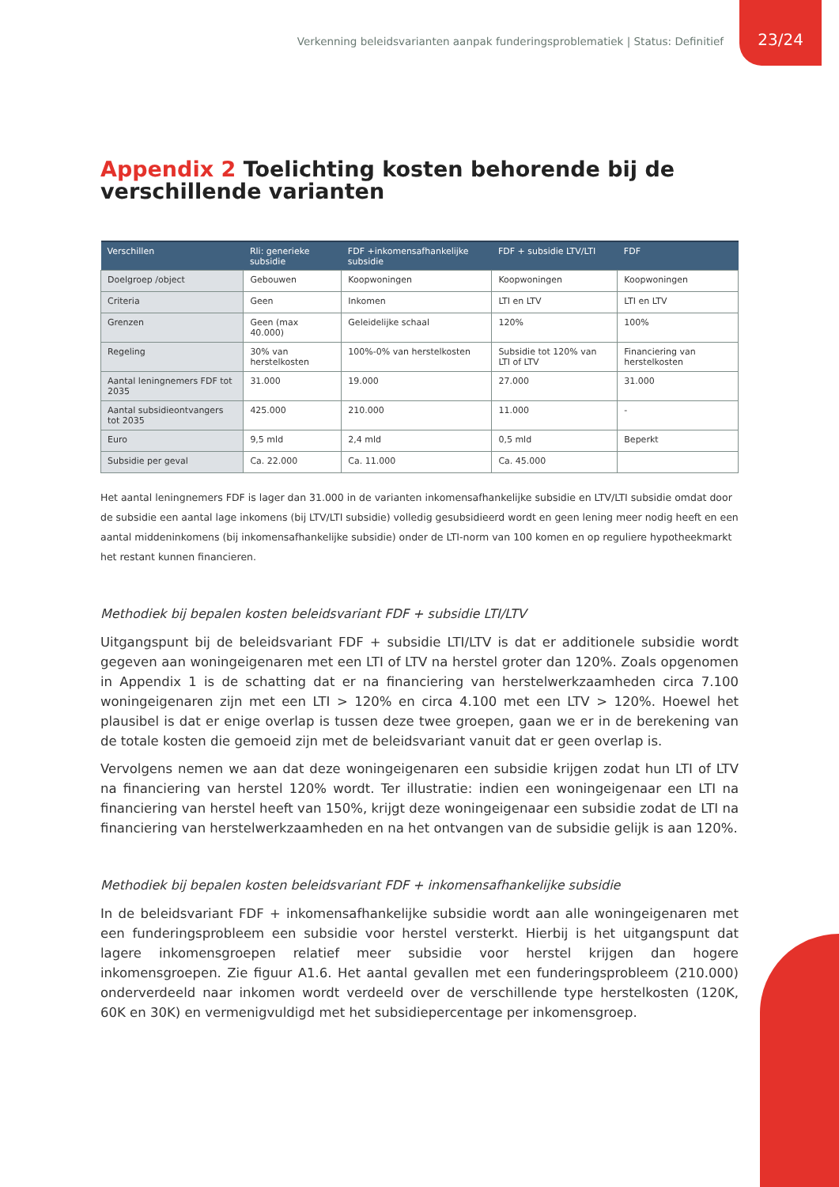Verkenning beleidsvarianten aanpak funderingsproblematiek | Status: Definitief 23/24
Appendix 2 Toelichting kosten behorende bij de verschillende varianten
| Verschillen | Rli: generieke subsidie | FDF +inkomensafhankelijke subsidie | FDF + subsidie LTV/LTI | FDF |
| --- | --- | --- | --- | --- |
| Doelgroep /object | Gebouwen | Koopwoningen | Koopwoningen | Koopwoningen |
| Criteria | Geen | Inkomen | LTI en LTV | LTI en LTV |
| Grenzen | Geen (max 40.000) | Geleidelijke schaal | 120% | 100% |
| Regeling | 30% van herstelkosten | 100%-0% van herstelkosten | Subsidie tot 120% van LTI of LTV | Financiering van herstelkosten |
| Aantal leningnemers FDF tot 2035 | 31.000 | 19.000 | 27.000 | 31.000 |
| Aantal subsidieontvangers tot 2035 | 425.000 | 210.000 | 11.000 | - |
| Euro | 9,5 mld | 2,4 mld | 0,5 mld | Beperkt |
| Subsidie per geval | Ca. 22.000 | Ca. 11.000 | Ca. 45.000 | |
Het aantal leningnemers FDF is lager dan 31.000 in de varianten inkomensafhankelijke subsidie en LTV/LTI subsidie omdat door de subsidie een aantal lage inkomens (bij LTV/LTI subsidie) volledig gesubsidieerd wordt en geen lening meer nodig heeft en een aantal middeninkomens (bij inkomensafhankelijke subsidie) onder de LTI-norm van 100 komen en op reguliere hypotheekmarkt het restant kunnen financieren.
Methodiek bij bepalen kosten beleidsvariant FDF + subsidie LTI/LTV
Uitgangspunt bij de beleidsvariant FDF + subsidie LTI/LTV is dat er additionele subsidie wordt gegeven aan woningeigenaren met een LTI of LTV na herstel groter dan 120%. Zoals opgenomen in Appendix 1 is de schatting dat er na financiering van herstelwerkzaamheden circa 7.100 woningeigenaren zijn met een LTI > 120% en circa 4.100 met een LTV > 120%. Hoewel het plausibel is dat er enige overlap is tussen deze twee groepen, gaan we er in de berekening van de totale kosten die gemoeid zijn met de beleidsvariant vanuit dat er geen overlap is.
Vervolgens nemen we aan dat deze woningeigenaren een subsidie krijgen zodat hun LTI of LTV na financiering van herstel 120% wordt. Ter illustratie: indien een woningeigenaar een LTI na financiering van herstel heeft van 150%, krijgt deze woningeigenaar een subsidie zodat de LTI na financiering van herstelwerkzaamheden en na het ontvangen van de subsidie gelijk is aan 120%.
Methodiek bij bepalen kosten beleidsvariant FDF + inkomensafhankelijke subsidie
In de beleidsvariant FDF + inkomensafhankelijke subsidie wordt aan alle woningeigenaren met een funderingsprobleem een subsidie voor herstel versterkt. Hierbij is het uitgangspunt dat lagere inkomensgroepen relatief meer subsidie voor herstel krijgen dan hogere inkomensgroepen. Zie figuur A1.6. Het aantal gevallen met een funderingsprobleem (210.000) onderverdeeld naar inkomen wordt verdeeld over de verschillende type herstelkosten (120K, 60K en 30K) en vermenigvuldigd met het subsidiepercentage per inkomensgroep.